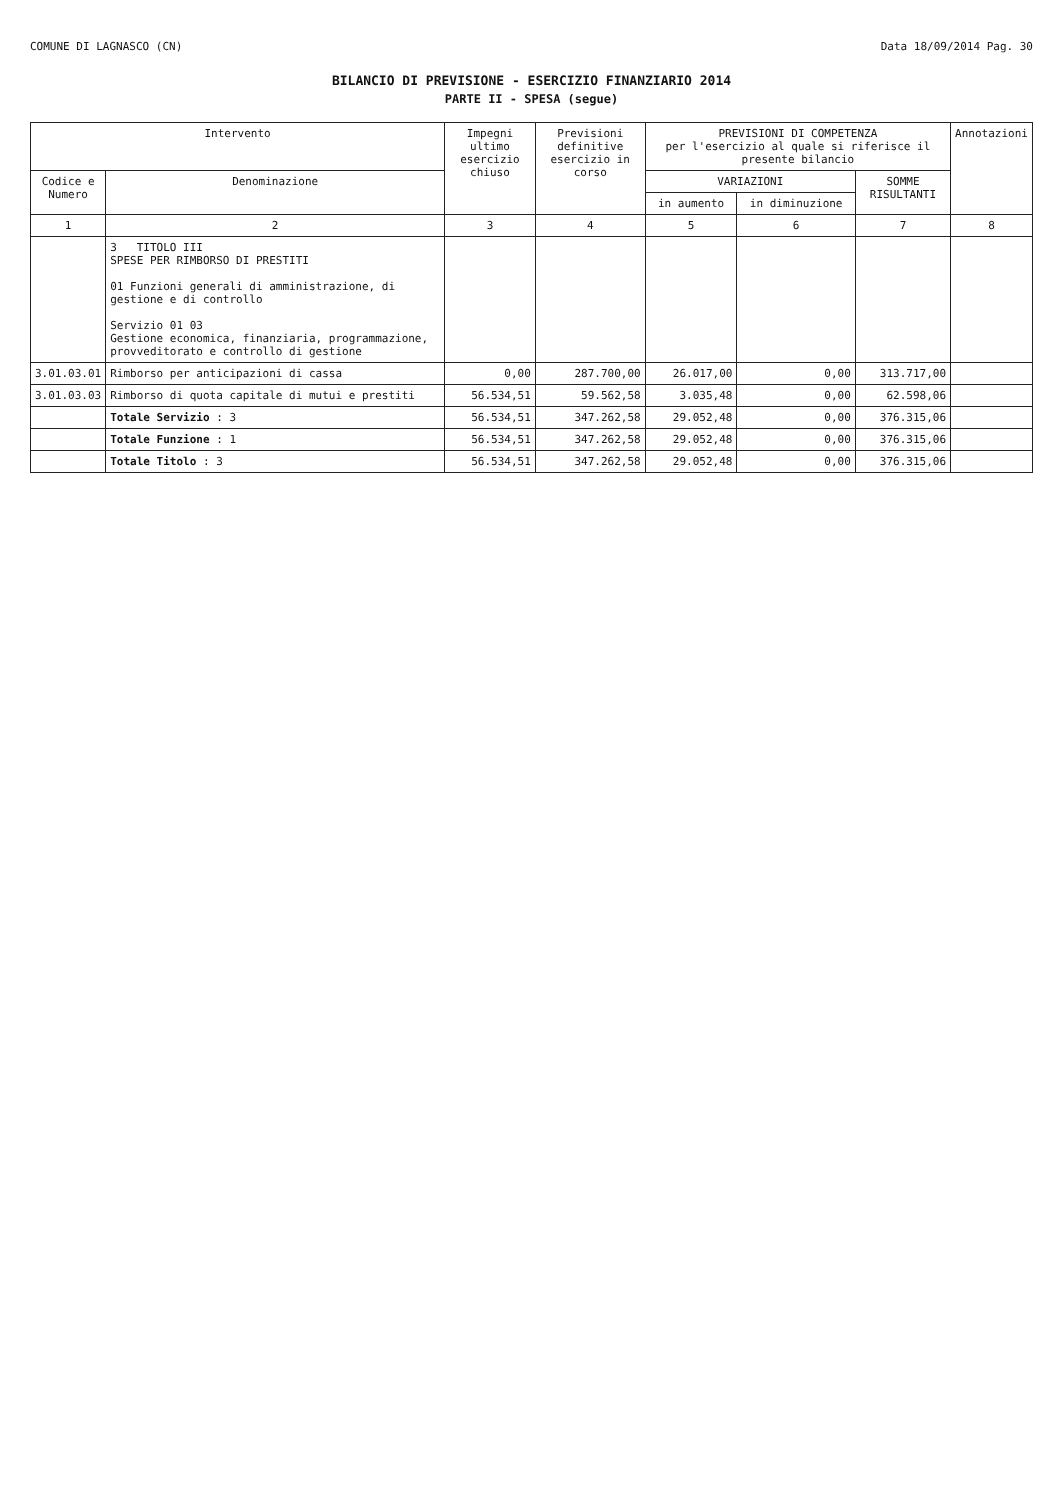COMUNE DI LAGNASCO (CN) Data 18/09/2014 Pag. 30
BILANCIO DI PREVISIONE - ESERCIZIO FINANZIARIO 2014
PARTE II - SPESA (segue)
| Intervento | | Impegni ultimo esercizio chiuso | Previsioni definitive esercizio in corso | PREVISIONI DI COMPETENZA per l'esercizio al quale si riferisce il presente bilancio | | | Annotazioni |
| --- | --- | --- | --- | --- | --- | --- | --- |
| Codice e Numero | Denominazione | | | VARIAZIONI | | SOMME RISULTANTI | |
| | | | | in aumento | in diminuzione | | |
| 1 | 2 | 3 | 4 | 5 | 6 | 7 | 8 |
| | 3 TITOLO III SPESE PER RIMBORSO DI PRESTITI 01 Funzioni generali di amministrazione, di gestione e di controllo Servizio 01 03 Gestione economica, finanziaria, programmazione, provveditorato e controllo di gestione | | | | | | |
| 3.01.03.01 | Rimborso per anticipazioni di cassa | 0,00 | 287.700,00 | 26.017,00 | 0,00 | 313.717,00 | |
| 3.01.03.03 | Rimborso di quota capitale di mutui e prestiti | 56.534,51 | 59.562,58 | 3.035,48 | 0,00 | 62.598,06 | |
| | Totale Servizio : 3 | 56.534,51 | 347.262,58 | 29.052,48 | 0,00 | 376.315,06 | |
| | Totale Funzione : 1 | 56.534,51 | 347.262,58 | 29.052,48 | 0,00 | 376.315,06 | |
| | Totale Titolo : 3 | 56.534,51 | 347.262,58 | 29.052,48 | 0,00 | 376.315,06 | |